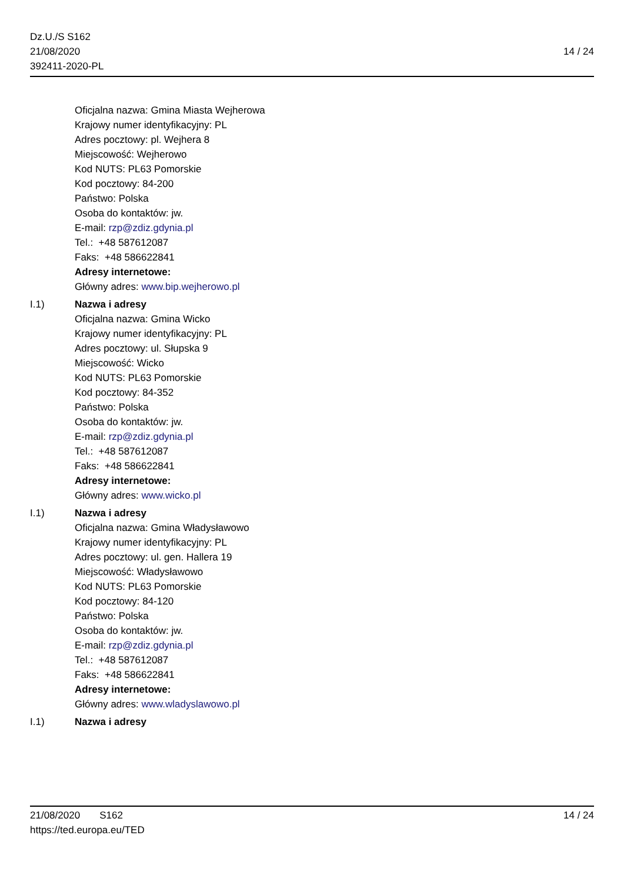Dz.U./S S162
21/08/2020
392411-2020-PL
14 / 24
Oficjalna nazwa: Gmina Miasta Wejherowa
Krajowy numer identyfikacyjny: PL
Adres pocztowy: pl. Wejhera 8
Miejscowość: Wejherowo
Kod NUTS: PL63 Pomorskie
Kod pocztowy: 84-200
Państwo: Polska
Osoba do kontaktów: jw.
E-mail: rzp@zdiz.gdynia.pl
Tel.: +48 587612087
Faks: +48 586622841
Adresy internetowe:
Główny adres: www.bip.wejherowo.pl
I.1) Nazwa i adresy
Oficjalna nazwa: Gmina Wicko
Krajowy numer identyfikacyjny: PL
Adres pocztowy: ul. Słupska 9
Miejscowość: Wicko
Kod NUTS: PL63 Pomorskie
Kod pocztowy: 84-352
Państwo: Polska
Osoba do kontaktów: jw.
E-mail: rzp@zdiz.gdynia.pl
Tel.: +48 587612087
Faks: +48 586622841
Adresy internetowe:
Główny adres: www.wicko.pl
I.1) Nazwa i adresy
Oficjalna nazwa: Gmina Władysławowo
Krajowy numer identyfikacyjny: PL
Adres pocztowy: ul. gen. Hallera 19
Miejscowość: Władysławowo
Kod NUTS: PL63 Pomorskie
Kod pocztowy: 84-120
Państwo: Polska
Osoba do kontaktów: jw.
E-mail: rzp@zdiz.gdynia.pl
Tel.: +48 587612087
Faks: +48 586622841
Adresy internetowe:
Główny adres: www.wladyslawowo.pl
I.1) Nazwa i adresy
21/08/2020 S162
https://ted.europa.eu/TED
14 / 24